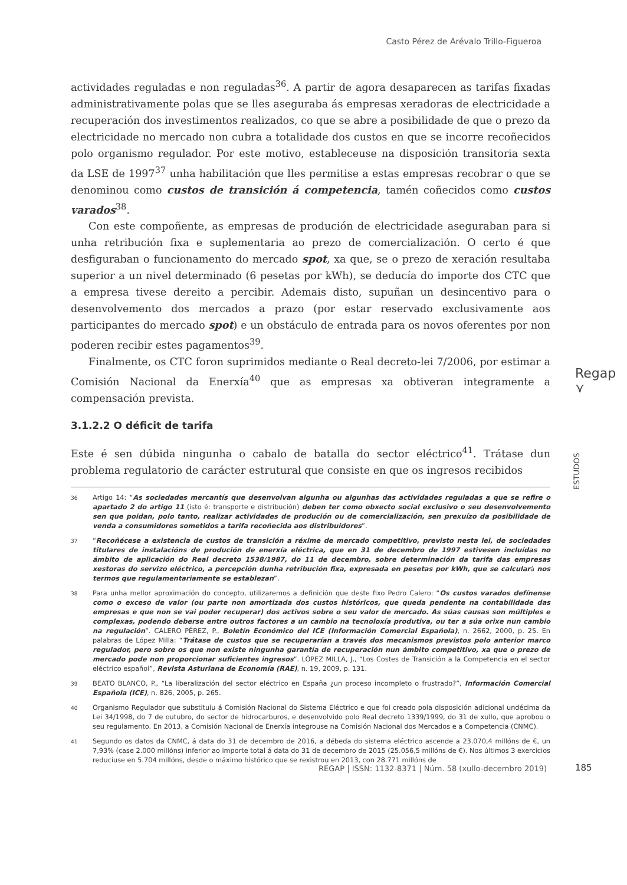Casto Pérez de Arévalo Trillo-Figueroa
actividades reguladas e non reguladas<sup>36</sup>. A partir de agora desaparecen as tarifas fixadas administrativamente polas que se lles aseguraba ás empresas xeradoras de electricidade a recuperación dos investimentos realizados, co que se abre a posibilidade de que o prezo da electricidade no mercado non cubra a totalidade dos custos en que se incorre recoñecidos polo organismo regulador. Por este motivo, estableceuse na disposición transitoria sexta da LSE de 1997<sup>37</sup> unha habilitación que lles permitise a estas empresas recobrar o que se denominou como custos de transición á competencia, tamén coñecidos como custos varados<sup>38</sup>.
Con este compoñente, as empresas de produción de electricidade aseguraban para si unha retribución fixa e suplementaria ao prezo de comercialización. O certo é que desfiguraban o funcionamento do mercado spot, xa que, se o prezo de xeración resultaba superior a un nivel determinado (6 pesetas por kWh), se deducía do importe dos CTC que a empresa tivese dereito a percibir. Ademais disto, supuñan un desincentivo para o desenvolvemento dos mercados a prazo (por estar reservado exclusivamente aos participantes do mercado spot) e un obstáculo de entrada para os novos oferentes por non poderen recibir estes pagamentos<sup>39</sup>.
Finalmente, os CTC foron suprimidos mediante o Real decreto-lei 7/2006, por estimar a Comisión Nacional da Enerxía<sup>40</sup> que as empresas xa obtiveran integramente a compensación prevista.
3.1.2.2 O déficit de tarifa
Este é sen dúbida ningunha o cabalo de batalla do sector eléctrico<sup>41</sup>. Trátase dun problema regulatorio de carácter estrutural que consiste en que os ingresos recibidos
36 Artigo 14: “As sociedades mercantís que desenvolvan algunha ou algunhas das actividades reguladas a que se refire o apartado 2 do artigo 11 (isto é: transporte e distribución) deben ter como obxecto social exclusivo o seu desenvolvemento sen que poidan, polo tanto, realizar actividades de produción ou de comercialización, sen prexuízo da posibilidade de venda a consumidores sometidos a tarifa recoñecida aos distribuidores”.
37 “Recoñécese a existencia de custos de transición a réxime de mercado competitivo, previsto nesta lei, de sociedades titulares de instalacións de produción de enerxía eléctrica, que en 31 de decembro de 1997 estivesen incluídas no ámbito de aplicación do Real decreto 1538/1987, do 11 de decembro, sobre determinación da tarifa das empresas xestoras do servizo eléctrico, a percepción dunha retribución fixa, expresada en pesetas por kWh, que se calculará nos termos que regulamentariamente se establezan”.
38 Para unha mellor aproximación do concepto, utilizaremos a definición que deste fixo Pedro Calero: “Os custos varados defínense como o exceso de valor (ou parte non amortizada dos custos históricos, que queda pendente na contabilidade das empresas e que non se vai poder recuperar) dos activos sobre o seu valor de mercado. As súas causas son múltiples e complexas, podendo deberse entre outros factores a un cambio na tecnoloxía produtiva, ou ter a súa orixe nun cambio na regulación”. CALERO PÉREZ, P., Boletín Económico del ICE (Información Comercial Española), n. 2662, 2000, p. 25. En palabras de López Milla: “Trátase de custos que se recuperarían a través dos mecanismos previstos polo anterior marco regulador, pero sobre os que non existe ningunha garantía de recuperación nun ámbito competitivo, xa que o prezo de mercado pode non proporcionar suficientes ingresos”. LÓPEZ MILLA, J., “Los Costes de Transición a la Competencia en el sector eléctrico español”, Revista Asturiana de Economía (RAE), n. 19, 2009, p. 131.
39 BEATO BLANCO, P., “La liberalización del sector eléctrico en España ¿un proceso incompleto o frustrado?”, Información Comercial Española (ICE), n. 826, 2005, p. 265.
40 Organismo Regulador que substituíu á Comisión Nacional do Sistema Eléctrico e que foi creado pola disposición adicional undécima da Lei 34/1998, do 7 de outubro, do sector de hidrocarburos, e desenvolvido polo Real decreto 1339/1999, do 31 de xullo, que aprobou o seu regulamento. En 2013, a Comisión Nacional de Enerxía integrouse na Comisión Nacional dos Mercados e a Competencia (CNMC).
41 Segundo os datos da CNMC, á data do 31 de decembro de 2016, a débeda do sistema eléctrico ascende a 23.070,4 millóns de €, un 7,93% (case 2.000 millóns) inferior ao importe total á data do 31 de decembro de 2015 (25.056,5 millóns de €). Nos últimos 3 exercicios reduciuse en 5.704 millóns, desde o máximo histórico que se rexistrou en 2013, con 28.771 millóns de
Regap
⋎
ESTUDOS
REGAP | ISSN: 1132-8371 | Núm. 58 (xullo-decembro 2019)
185